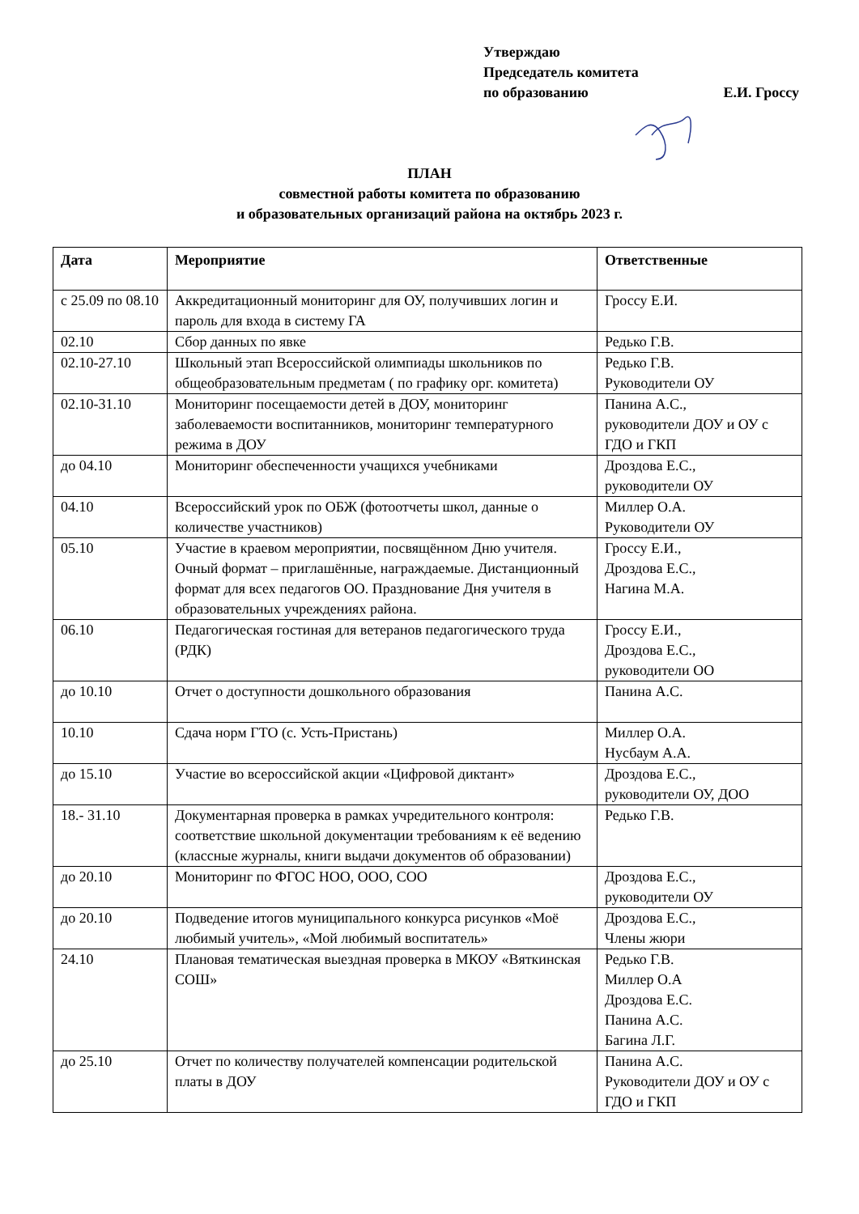Утверждаю
Председатель комитета
по образованию Е.И. Гроссу
ПЛАН
совместной работы комитета по образованию
и образовательных организаций района на октябрь 2023 г.
| Дата | Мероприятие | Ответственные |
| --- | --- | --- |
| с 25.09 по 08.10 | Аккредитационный мониторинг для ОУ, получивших логин и пароль для входа в систему ГА | Гроссу Е.И. |
| 02.10 | Сбор данных по явке | Редько Г.В. |
| 02.10-27.10 | Школьный этап Всероссийской олимпиады школьников по общеобразовательным предметам ( по графику орг. комитета) | Редько Г.В. Руководители ОУ |
| 02.10-31.10 | Мониторинг посещаемости детей в ДОУ, мониторинг заболеваемости воспитанников, мониторинг температурного режима в ДОУ | Панина А.С., руководители ДОУ и ОУ с ГДО и ГКП |
| до 04.10 | Мониторинг обеспеченности учащихся учебниками | Дроздова Е.С., руководители ОУ |
| 04.10 | Всероссийский урок по ОБЖ (фотоотчеты школ, данные о количестве участников) | Миллер О.А. Руководители ОУ |
| 05.10 | Участие в краевом мероприятии, посвящённом Дню учителя. Очный формат – приглашённые, награждаемые. Дистанционный формат для всех педагогов ОО. Празднование Дня учителя в образовательных учреждениях района. | Гроссу Е.И., Дроздова Е.С., Нагина М.А. |
| 06.10 | Педагогическая гостиная для ветеранов педагогического труда (РДК) | Гроссу Е.И., Дроздова Е.С., руководители ОО |
| до 10.10 | Отчет о доступности дошкольного образования | Панина А.С. |
| 10.10 | Сдача норм ГТО (с. Усть-Пристань) | Миллер О.А. Нусбаум А.А. |
| до 15.10 | Участие во всероссийской акции «Цифровой диктант» | Дроздова Е.С., руководители ОУ, ДОО |
| 18.- 31.10 | Документарная проверка в рамках учредительного контроля: соответствие школьной документации требованиям к её ведению (классные журналы, книги выдачи документов об образовании) | Редько Г.В. |
| до 20.10 | Мониторинг по ФГОС НОО, ООО, СОО | Дроздова Е.С., руководители ОУ |
| до 20.10 | Подведение итогов муниципального конкурса рисунков «Моё любимый учитель», «Мой любимый воспитатель» | Дроздова Е.С., Члены жюри |
| 24.10 | Плановая тематическая выездная проверка в МКОУ «Вяткинская СОШ» | Редько Г.В. Миллер О.А Дроздова Е.С. Панина А.С. Багина Л.Г. |
| до 25.10 | Отчет по количеству получателей компенсации родительской платы в ДОУ | Панина А.С. Руководители ДОУ и ОУ с ГДО и ГКП |